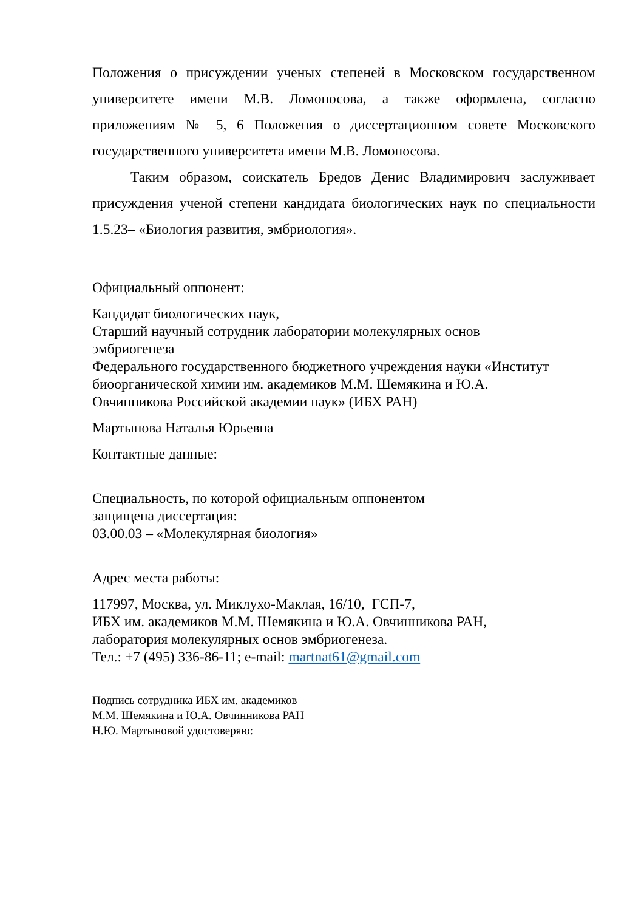Положения о присуждении ученых степеней в Московском государственном университете имени М.В. Ломоносова, а также оформлена, согласно приложениям № 5, 6 Положения о диссертационном совете Московского государственного университета имени М.В. Ломоносова.
Таким образом, соискатель Бредов Денис Владимирович заслуживает присуждения ученой степени кандидата биологических наук по специальности 1.5.23– «Биология развития, эмбриология».
Официальный оппонент:
Кандидат биологических наук,
Старший научный сотрудник лаборатории молекулярных основ
эмбриогенеза
Федерального государственного бюджетного учреждения науки «Институт биоорганической химии им. академиков М.М. Шемякина и Ю.А.
Овчинникова Российской академии наук» (ИБХ РАН)
Мартынова Наталья Юрьевна
Контактные данные:
Специальность, по которой официальным оппонентом
защищена диссертация:
03.00.03 – «Молекулярная биология»
Адрес места работы:
117997, Москва, ул. Миклухо-Маклая, 16/10, ГСП-7,
ИБХ им. академиков М.М. Шемякина и Ю.А. Овчинникова РАН,
лаборатория молекулярных основ эмбриогенеза.
Тел.: +7 (495) 336-86-11; e-mail: martnat61@gmail.com
Подпись сотрудника ИБХ им. академиков
М.М. Шемякина и Ю.А. Овчинникова РАН
Н.Ю. Мартыновой удостоверяю: